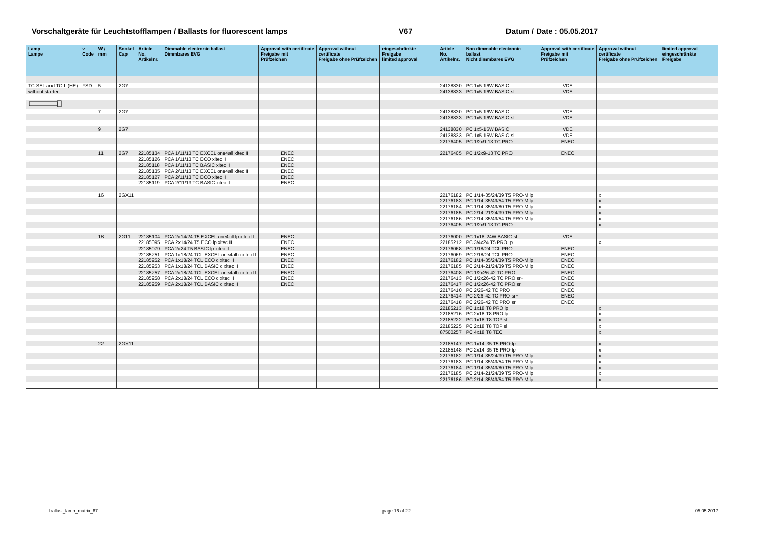Vorschaltgeräte für Leuchtstofflampen / Ballasts for fluorescent lamps V67 Datum / Date : 05.05.2017
| Lamp Lampe | v Code | W / mm | Sockel Cap | Article No. Artikelnr. | Dimmable electronic ballast Dimmbares EVG | Approval with certificate Freigabe mit Prüfzeichen | Approval without certificate Freigabe ohne Prüfzeichen | eingeschränkte Freigabe limited approval | Article No. Artikelnr. | Non dimmable electronic ballast Nicht dimmbares EVG | Approval with certificate Freigabe mit Prüfzeichen | Approval without certificate Freigabe ohne Prüfzeichen | limited approval eingeschränkte Freigabe |
| --- | --- | --- | --- | --- | --- | --- | --- | --- | --- | --- | --- | --- | --- |
| TC-SEL and TC-L (HE) | FSD | 5 | 2G7 | | | | | | 24138830 | PC 1x5-16W BASIC | VDE | | |
| without starter | | | | | | | | | 24138833 | PC 1x5-16W BASIC sl | VDE | | |
| | | 7 | 2G7 | | | | | | 24138830 | PC 1x5-16W BASIC | VDE | | |
| | | | | | | | | | 24138833 | PC 1x5-16W BASIC sl | VDE | | |
| | | 9 | 2G7 | | | | | | 24138830 | PC 1x5-16W BASIC | VDE | | |
| | | | | | | | | | 24138833 | PC 1x5-16W BASIC sl | VDE | | |
| | | | | | | | | | 22176405 | PC 1/2x9-13 TC PRO | ENEC | | |
| | | 11 | 2G7 | 22185134 | PCA 1/11/13 TC EXCEL one4all xitec II | ENEC | | | 22176405 | PC 1/2x9-13 TC PRO | ENEC | | |
| | | | | 22185126 | PCA 1/11/13 TC ECO xitec II | ENEC | | | | | | | |
| | | | | 22185118 | PCA 1/11/13 TC BASIC xitec II | ENEC | | | | | | | |
| | | | | 22185135 | PCA 2/11/13 TC EXCEL one4all xitec II | ENEC | | | | | | | |
| | | | | 22185127 | PCA 2/11/13 TC ECO xitec II | ENEC | | | | | | | |
| | | | | 22185119 | PCA 2/11/13 TC BASIC xitec II | ENEC | | | | | | | |
| | | 16 | 2GX11 | | | | | | 22176182 | PC 1/14-35/24/39 T5 PRO-M lp | | x | |
| | | | | | | | | | 22176183 | PC 1/14-35/49/54 T5 PRO-M lp | | x | |
| | | | | | | | | | 22176184 | PC 1/14-35/49/80 T5 PRO-M lp | | x | |
| | | | | | | | | | 22176185 | PC 2/14-21/24/39 T5 PRO-M lp | | x | |
| | | | | | | | | | 22176186 | PC 2/14-35/49/54 T5 PRO-M lp | | x | |
| | | | | | | | | | 22176405 | PC 1/2x9-13 TC PRO | | x | |
| | | 18 | 2G11 | 22185104 | PCA 2x14/24 T5 EXCEL one4all lp xitec II | ENEC | | | 22176000 | PC 1x18-24W BASIC sl | VDE | | |
| | | | | 22185095 | PCA 2x14/24 T5 ECO lp xitec II | ENEC | | | 22185212 | PC 3/4x24 T5 PRO lp | | x | |
| | | | | 22185079 | PCA 2x24 T5 BASIC lp xitec II | ENEC | | | 22176068 | PC 1/18/24 TCL PRO | ENEC | | |
| | | | | 22185251 | PCA 1x18/24 TCL EXCEL one4all c xitec II | ENEC | | | 22176069 | PC 2/18/24 TCL PRO | ENEC | | |
| | | | | 22185252 | PCA 1x18/24 TCL ECO c xitec II | ENEC | | | 22176182 | PC 1/14-35/24/39 T5 PRO-M lp | ENEC | | |
| | | | | 22185253 | PCA 1x18/24 TCL BASIC c xitec II | ENEC | | | 22176185 | PC 2/14-21/24/39 T5 PRO-M lp | ENEC | | |
| | | | | 22185257 | PCA 2x18/24 TCL EXCEL one4all c xitec II | ENEC | | | 22176408 | PC 1/2x26-42 TC PRO | ENEC | | |
| | | | | 22185258 | PCA 2x18/24 TCL ECO c xitec II | ENEC | | | 22176413 | PC 1/2x26-42 TC PRO sr+ | ENEC | | |
| | | | | 22185259 | PCA 2x18/24 TCL BASIC c xitec II | ENEC | | | 22176417 | PC 1/2x26-42 TC PRO sr | ENEC | | |
| | | | | | | | | | 22176410 | PC 2/26-42 TC PRO | ENEC | | |
| | | | | | | | | | 22176414 | PC 2/26-42 TC PRO sr+ | ENEC | | |
| | | | | | | | | | 22176418 | PC 2/26-42 TC PRO sr | ENEC | | |
| | | | | | | | | | 22185213 | PC 1x18 T8 PRO lp | | x | |
| | | | | | | | | | 22185216 | PC 2x18 T8 PRO lp | | x | |
| | | | | | | | | | 22185222 | PC 1x18 T8 TOP sl | | x | |
| | | | | | | | | | 22185225 | PC 2x18 T8 TOP sl | | x | |
| | | | | | | | | | 87500257 | PC 4x18 T8 TEC | | x | |
| | | 22 | 2GX11 | | | | | | 22185147 | PC 1x14-35 T5 PRO lp | | x | |
| | | | | | | | | | 22185148 | PC 2x14-35 T5 PRO lp | | x | |
| | | | | | | | | | 22176182 | PC 1/14-35/24/39 T5 PRO-M lp | | x | |
| | | | | | | | | | 22176183 | PC 1/14-35/49/54 T5 PRO-M lp | | x | |
| | | | | | | | | | 22176184 | PC 1/14-35/49/80 T5 PRO-M lp | | x | |
| | | | | | | | | | 22176185 | PC 2/14-21/24/39 T5 PRO-M lp | | x | |
| | | | | | | | | | 22176186 | PC 2/14-35/49/54 T5 PRO-M lp | | x | |
ballast_lamp_matrix_67 page 16 of 22 05.05.2017